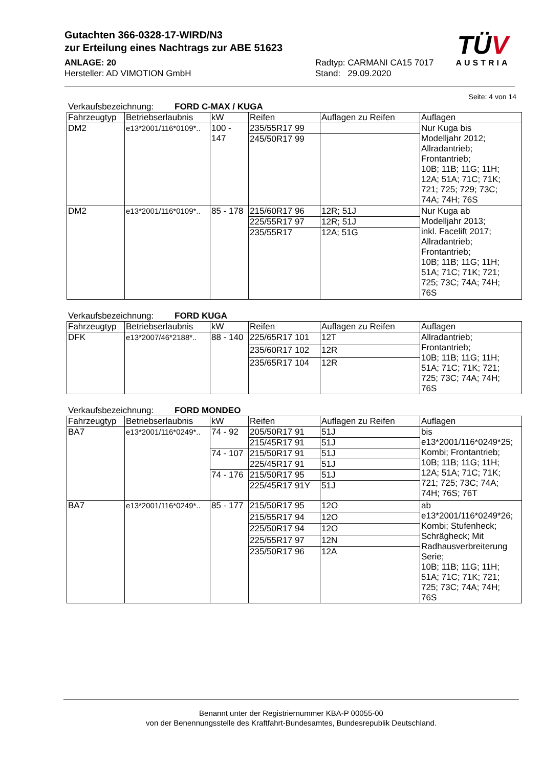Gutachten 366-0328-17-WIRD/N3
zur Erteilung eines Nachtrags zur ABE 51623
ANLAGE: 20
Hersteller: AD VIMOTION GmbH
Radtyp: CARMANI CA15 7017
Stand: 29.09.2020
TÜV
AUSTRIA
Seite: 4 von 14
Verkaufsbezeichnung: FORD C-MAX / KUGA
| Fahrzeugtyp | Betriebserlaubnis | kW | Reifen | Auflagen zu Reifen | Auflagen |
| --- | --- | --- | --- | --- | --- |
| DM2 | e13*2001/116*0109*.. | 100 - 147 | 235/55R17 99 | | Nur Kuga bis Modelljahr 2012; Allradantrieb; Frontantrieb; 10B; 11B; 11G; 11H; 12A; 51A; 71C; 71K; 721; 725; 729; 73C; 74A; 74H; 76S |
| | | | 245/50R17 99 | | |
| DM2 | e13*2001/116*0109*.. | 85 - 178 | 215/60R17 96 | 12R; 51J | Nur Kuga ab Modelljahr 2013; inkl. Facelift 2017; Allradantrieb; Frontantrieb; 10B; 11B; 11G; 11H; 51A; 71C; 71K; 721; 725; 73C; 74A; 74H; 76S |
| | | | 225/55R17 97 | 12R; 51J | |
| | | | 235/55R17 | 12A; 51G | |
Verkaufsbezeichnung: FORD KUGA
| Fahrzeugtyp | Betriebserlaubnis | kW | Reifen | Auflagen zu Reifen | Auflagen |
| --- | --- | --- | --- | --- | --- |
| DFK | e13*2007/46*2188*.. | 88 - 140 | 225/65R17 101 | 12T | Allradantrieb; Frontantrieb; 10B; 11B; 11G; 11H; 51A; 71C; 71K; 721; 725; 73C; 74A; 74H; 76S |
| | | | 235/60R17 102 | 12R | |
| | | | 235/65R17 104 | 12R | |
Verkaufsbezeichnung: FORD MONDEO
| Fahrzeugtyp | Betriebserlaubnis | kW | Reifen | Auflagen zu Reifen | Auflagen |
| --- | --- | --- | --- | --- | --- |
| BA7 | e13*2001/116*0249*.. | 74 - 92 | 205/50R17 91 | 51J | bis e13*2001/116*0249*25; Kombi; Frontantrieb; 10B; 11B; 11G; 11H; 12A; 51A; 71C; 71K; 721; 725; 73C; 74A; 74H; 76S; 76T |
| | | | 215/45R17 91 | 51J | |
| | | 74 - 107 | 215/50R17 91 | 51J | |
| | | | 225/45R17 91 | 51J | |
| | | 74 - 176 | 215/50R17 95 | 51J | |
| | | | 225/45R17 91Y | 51J | |
| BA7 | e13*2001/116*0249*.. | 85 - 177 | 215/50R17 95 | 12O | ab e13*2001/116*0249*26; Kombi; Stufenheck; Schrägheck; Mit Radhausverbreiterung Serie; 10B; 11B; 11G; 11H; 51A; 71C; 71K; 721; 725; 73C; 74A; 74H; 76S |
| | | | 215/55R17 94 | 12O | |
| | | | 225/50R17 94 | 12O | |
| | | | 225/55R17 97 | 12N | |
| | | | 235/50R17 96 | 12A | |
Benannt unter der Registriernummer KBA-P 00055-00
von der Benennungsstelle des Kraftfahrt-Bundesamtes, Bundesrepublik Deutschland.